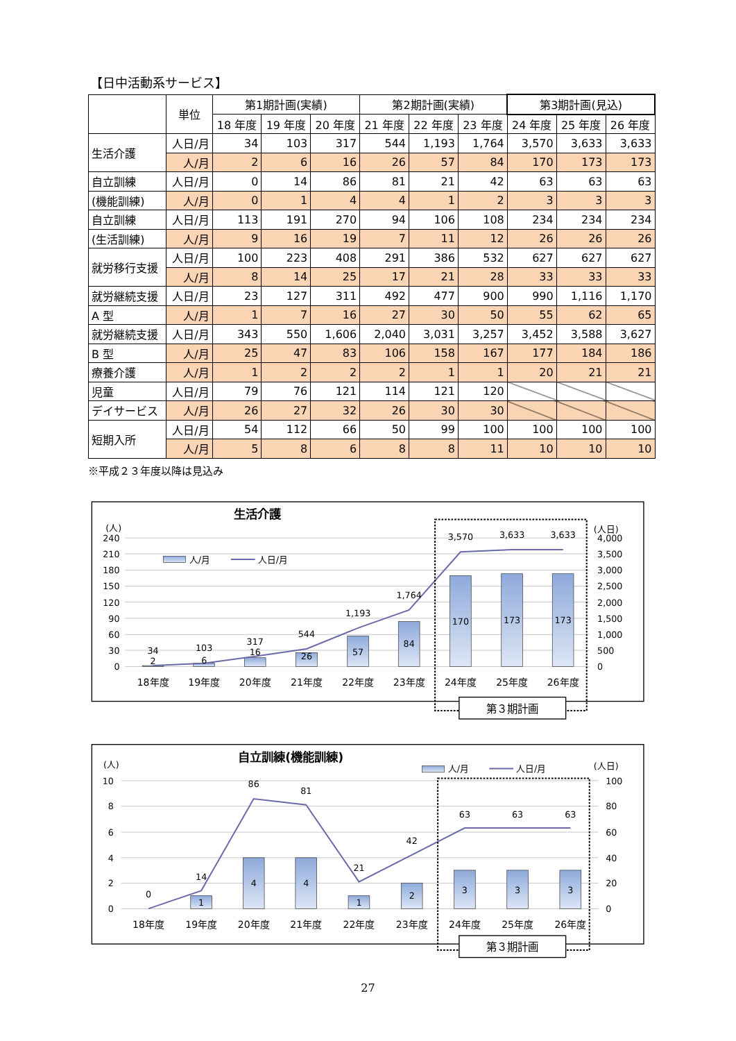【日中活動系サービス】
| | 単位 | 第1期計画(実績) | | | 第2期計画(実績) | | | 第3期計画(見込) | | |
| --- | --- | --- | --- | --- | --- | --- | --- | --- | --- | --- |
| | | 18 年度 | 19 年度 | 20 年度 | 21 年度 | 22 年度 | 23 年度 | 24 年度 | 25 年度 | 26 年度 |
| 生活介護 | 人日/月 | 34 | 103 | 317 | 544 | 1,193 | 1,764 | 3,570 | 3,633 | 3,633 |
| | 人/月 | 2 | 6 | 16 | 26 | 57 | 84 | 170 | 173 | 173 |
| 自立訓練 | 人日/月 | 0 | 14 | 86 | 81 | 21 | 42 | 63 | 63 | 63 |
| (機能訓練) | 人/月 | 0 | 1 | 4 | 4 | 1 | 2 | 3 | 3 | 3 |
| 自立訓練 | 人日/月 | 113 | 191 | 270 | 94 | 106 | 108 | 234 | 234 | 234 |
| (生活訓練) | 人/月 | 9 | 16 | 19 | 7 | 11 | 12 | 26 | 26 | 26 |
| 就労移行支援 | 人日/月 | 100 | 223 | 408 | 291 | 386 | 532 | 627 | 627 | 627 |
| | 人/月 | 8 | 14 | 25 | 17 | 21 | 28 | 33 | 33 | 33 |
| 就労継続支援 | 人日/月 | 23 | 127 | 311 | 492 | 477 | 900 | 990 | 1,116 | 1,170 |
| A 型 | 人/月 | 1 | 7 | 16 | 27 | 30 | 50 | 55 | 62 | 65 |
| 就労継続支援 | 人日/月 | 343 | 550 | 1,606 | 2,040 | 3,031 | 3,257 | 3,452 | 3,588 | 3,627 |
| B 型 | 人/月 | 25 | 47 | 83 | 106 | 158 | 167 | 177 | 184 | 186 |
| 療養介護 | 人/月 | 1 | 2 | 2 | 2 | 1 | 1 | 20 | 21 | 21 |
| 児童 | 人日/月 | 79 | 76 | 121 | 114 | 121 | 120 | | | |
| デイサービス | 人/月 | 26 | 27 | 32 | 26 | 30 | 30 | | | |
| 短期入所 | 人日/月 | 54 | 112 | 66 | 50 | 99 | 100 | 100 | 100 | 100 |
| | 人/月 | 5 | 8 | 6 | 8 | 8 | 11 | 10 | 10 | 10 |
※平成２３年度以降は見込み
240
210
180
150
120
90
60
30
0
(人)
4,000
3,500
3,000
2,500
2,000
1,500
1,000
500
0
(人日)
生活介護
人/月
人日/月
34
103
317
544
1,193
1,764
3,570
3,633
3,633
2
6
16
26
57
84
170
173
173
18年度
19年度
20年度
21年度
22年度
23年度
24年度
25年度
26年度
第３期計画
10
8
6
4
2
0
(人)
100
80
60
40
20
0
(人日)
自立訓練(機能訓練)
人/月
人日/月
0
14
86
81
21
42
63
63
63
1
4
4
1
2
3
3
3
18年度
19年度
20年度
21年度
22年度
23年度
24年度
25年度
26年度
第３期計画
27